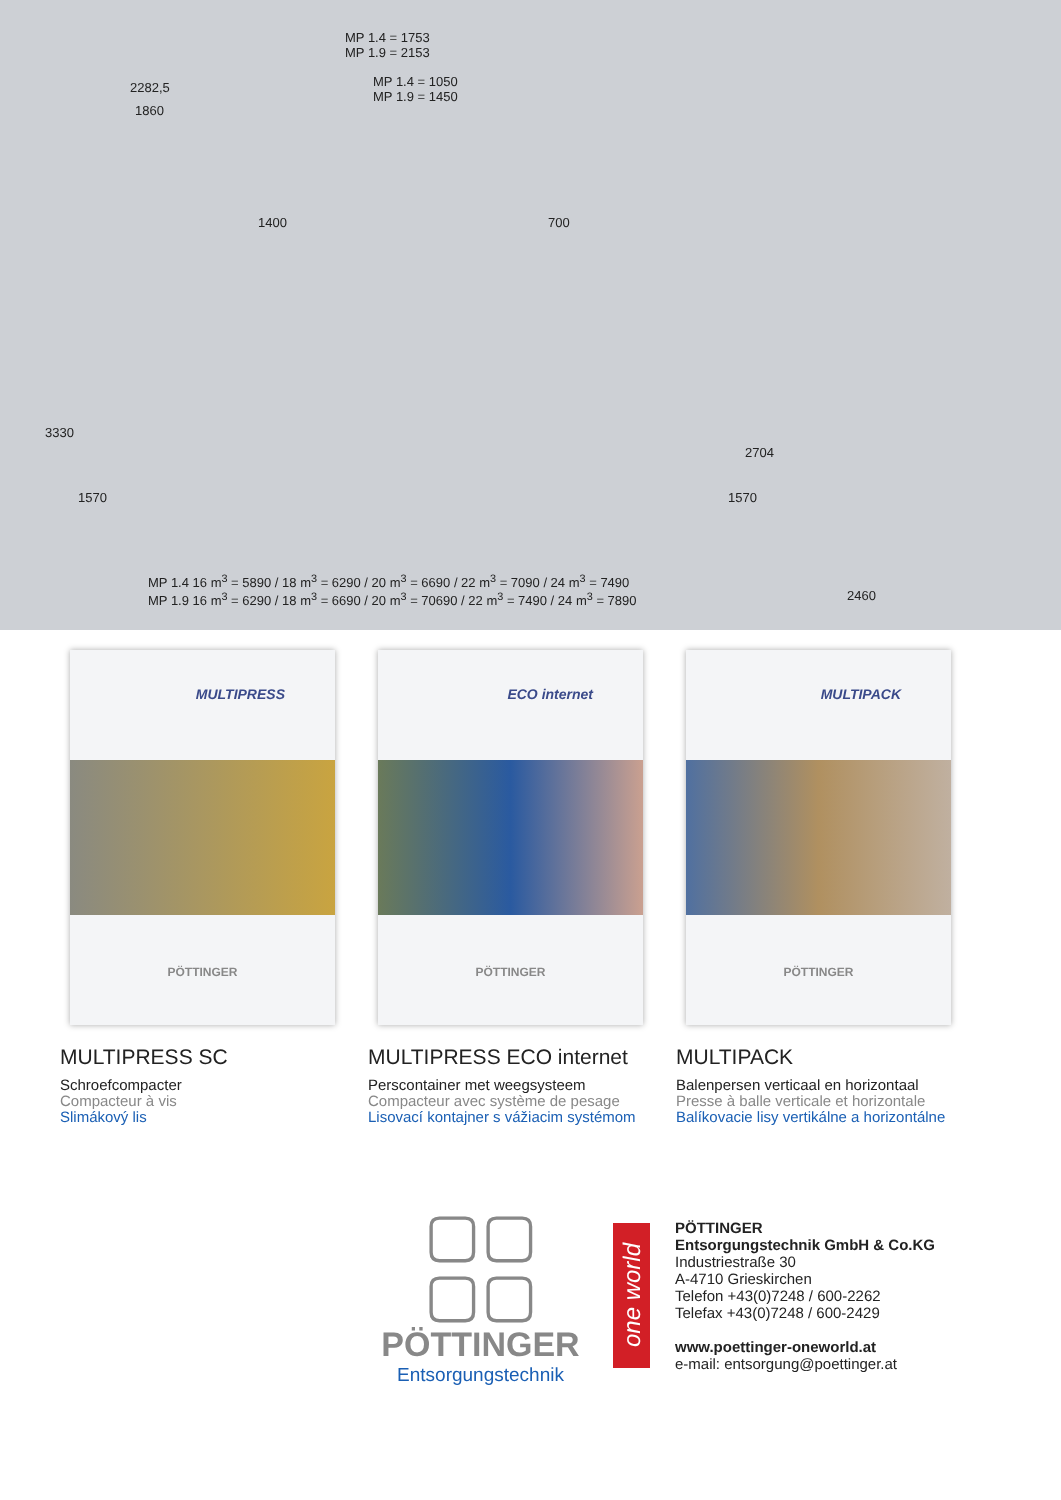MP 1.4 = 1753
MP 1.9 = 2153
2282,5
1860
MP 1.4 = 1050
MP 1.9 = 1450
1400 700
3330
1570
2704
1570
MP 1.4 16 m<sup>3</sup> = 5890 / 18 m<sup>3</sup> = 6290 / 20 m<sup>3</sup> = 6690 / 22 m<sup>3</sup> = 7090 / 24 m<sup>3</sup> = 7490
MP 1.9 16 m<sup>3</sup> = 6290 / 18 m<sup>3</sup> = 6690 / 20 m<sup>3</sup> = 70690 / 22 m<sup>3</sup> = 7490 / 24 m<sup>3</sup> = 7890
2460
MULTIPRESS
PÖTTINGER
MULTIPRESS SC
Schroefcompacter
Compacteur à vis
Slimákový lis
ECO internet
PÖTTINGER
MULTIPRESS ECO internet
Perscontainer met weegsysteem
Compacteur avec système de pesage
Lisovací kontajner s vážiacim systémom
MULTIPACK
PÖTTINGER
MULTIPACK
Balenpersen verticaal en horizontaal
Presse à balle verticale et horizontale
Balíkovacie lisy vertikálne a horizontálne
▢▢
▢▢
PÖTTINGER
Entsorgungstechnik
one world
PÖTTINGER
Entsorgungstechnik GmbH & Co.KG
Industriestraße 30
A-4710 Grieskirchen
Telefon +43(0)7248 / 600-2262
Telefax +43(0)7248 / 600-2429
www.poettinger-oneworld.at
e-mail: entsorgung@poettinger.at